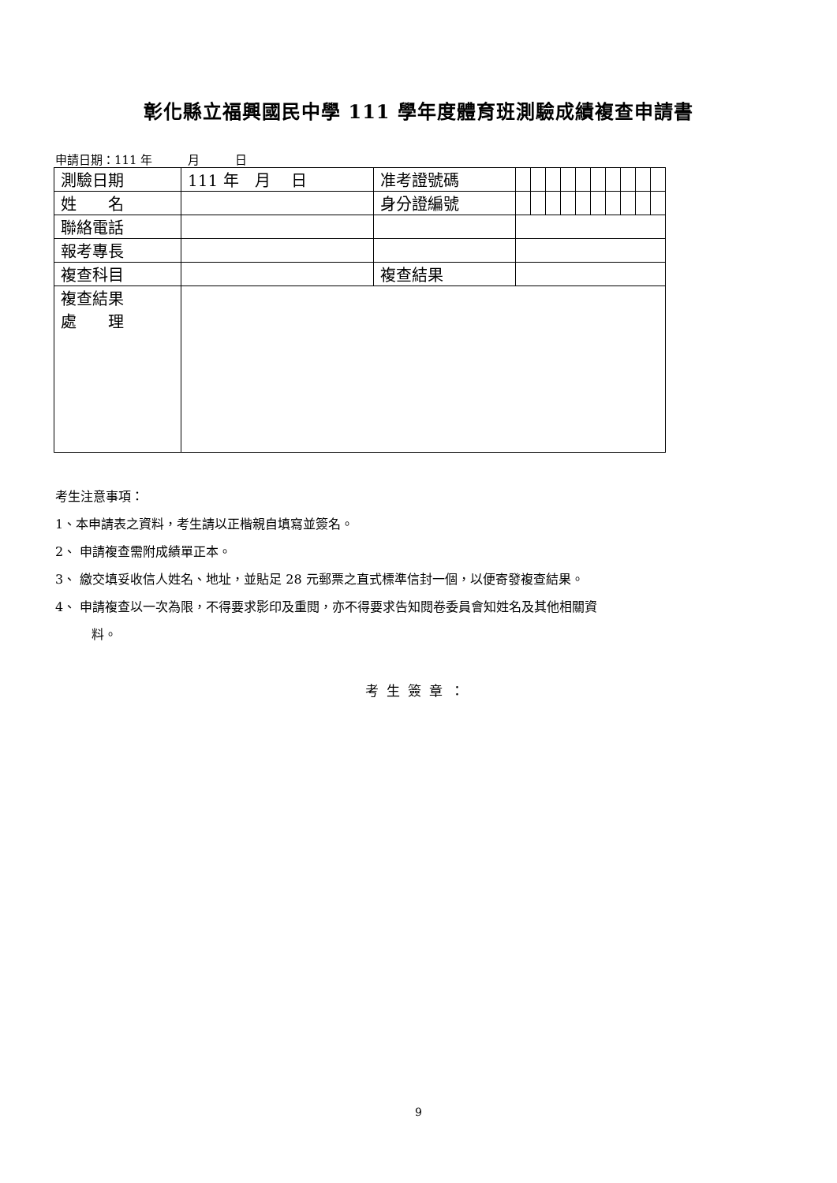彰化縣立福興國民中學 111 學年度體育班測驗成績複查申請書
申請日期：111 年　　　月　　　日
| 測驗日期 | 111 年 月 日 | 准考證號碼 | | | | | | | | | | |
| 姓 名 | | 身分證編號 | | | | | | | | | | |
| 聯絡電話 | | | | | | | | | | | | |
| 報考專長 | | | | | | | | | | | | |
| 複查科目 | | 複查結果 | | | | | | | | | | |
| 複查結果 處 理 | | | | | | | | | | | | |
考生注意事項：
1、本申請表之資料，考生請以正楷親自填寫並簽名。
2、 申請複查需附成績單正本。
3、 繳交填妥收信人姓名、地址，並貼足 28 元郵票之直式標準信封一個，以便寄發複查結果。
4、 申請複查以一次為限，不得要求影印及重閱，亦不得要求告知閱卷委員會知姓名及其他相關資
料。
考生簽章：
9